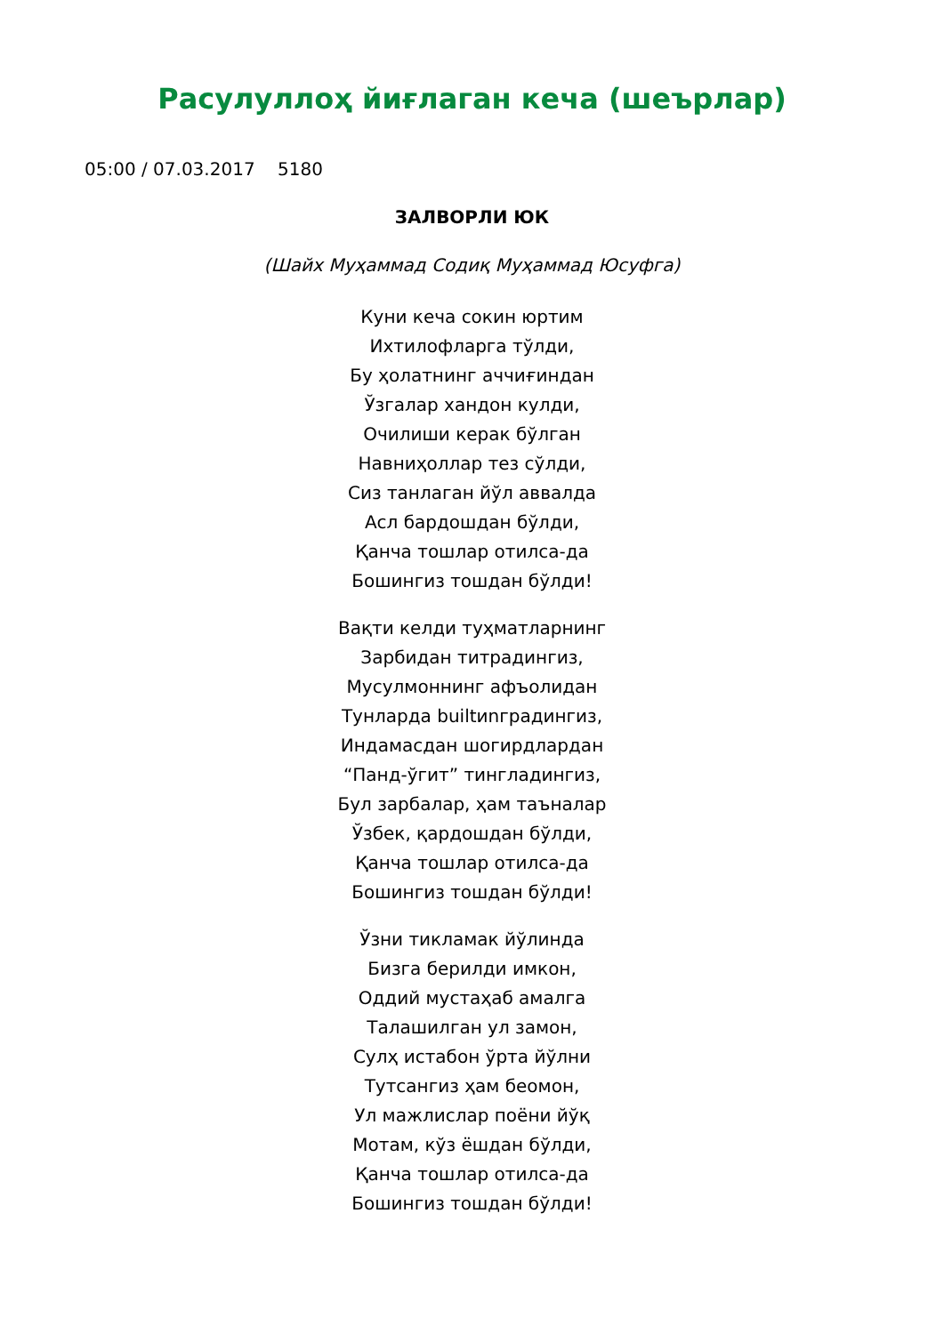Расулуллоҳ йиғлаган кеча (шеърлар)
05:00 / 07.03.2017 5180
ЗАЛВОРЛИ ЮК
(Шайх Муҳаммад Содиқ Муҳаммад Юсуфга)
Куни кеча сокин юртим
Ихтилофларга тўлди,
Бу ҳолатнинг аччиғиндан
Ўзгалар хандон кулди,
Очилиши керак бўлган
Навниҳоллар тез сўлди,
Сиз танлаган йўл аввалда
Асл бардошдан бўлди,
Қанча тошлар отилса-да
Бошингиз тошдан бўлди!
Вақти келди туҳматларнинг
Зарбидан титрадингиз,
Мусулмоннинг афъолидан
Тунларда builtиnградингиз,
Индамасдан шогирдлардан
“Панд-ўгит” тингладингиз,
Бул зарбалар, ҳам таъналар
Ўзбек, қардошдан бўлди,
Қанча тошлар отилса-да
Бошингиз тошдан бўлди!
Ўзни тикламак йўлинда
Бизга берилди имкон,
Оддий мустаҳаб амалга
Талашилган ул замон,
Сулҳ истабон ўрта йўлни
Тутсангиз ҳам беомон,
Ул мажлислар поёни йўқ
Мотам, кўз ёшдан бўлди,
Қанча тошлар отилса-да
Бошингиз тошдан бўлди!